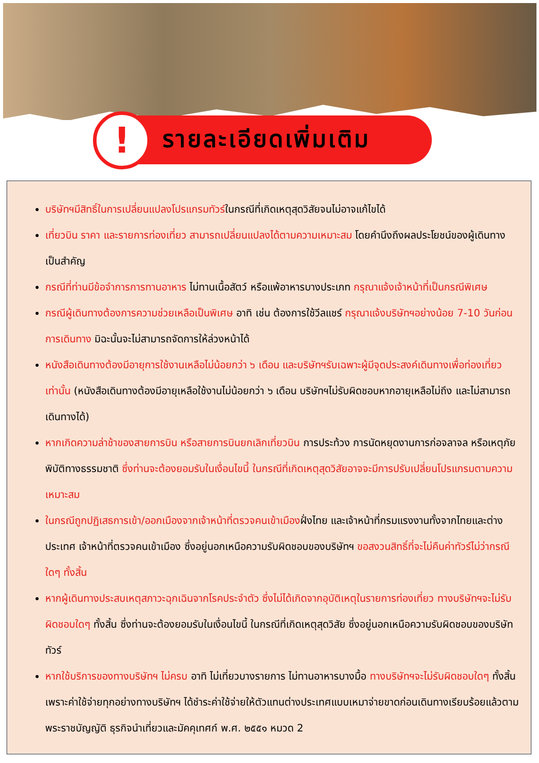! รายละเอียดเพิ่มเติม
บริษัทฯมีสิทธิ์ในการเปลี่ยนแปลงโปรแกรมทัวร์ในกรณีที่เกิดเหตุสุดวิสัยจนไม่อาจแก้ไขได้
เที่ยวบิน ราคา และรายการท่องเที่ยว สามารถเปลี่ยนแปลงได้ตามความเหมาะสม โดยคำนึงถึงผลประโยชน์ของผู้เดินทางเป็นสำคัญ
กรณีที่ท่านมีข้อจำการการทานอาหาร ไม่ทานเนื้อสัตว์ หรือแพ้อาหารบางประเภท กรุณาแจ้งเจ้าหน้าที่เป็นกรณีพิเศษ
กรณีผู้เดินทางต้องการความช่วยเหลือเป็นพิเศษ อาทิ เช่น ต้องการใช้วีลแชร์ กรุณาแจ้งบริษัทฯอย่างน้อย 7-10 วันก่อนการเดินทาง มิฉะนั้นจะไม่สามารถจัดการให้ล่วงหน้าได้
หนังสือเดินทางต้องมีอายุการใช้งานเหลือไม่น้อยกว่า ๖ เดือน และบริษัทฯรับเฉพาะผู้มีจุดประสงค์เดินทางเพื่อท่องเที่ยวเท่านั้น (หนังสือเดินทางต้องมีอายุเหลือใช้งานไม่น้อยกว่า ๖ เดือน บริษัทฯไม่รับผิดชอบหากอายุเหลือไม่ถึง และไม่สามารถเดินทางได้)
หากเกิดความล่าช้าของสายการบิน หรือสายการบินยกเลิกเที่ยวบิน การประท้วง การนัดหยุดงานการก่อจลาจล หรือเหตุภัยพิบัติทางธรรมชาติ ซึ่งท่านจะต้องยอมรับในเงื่อนไขนี้ ในกรณีที่เกิดเหตุสุดวิสัยอาจจะมีการปรับเปลี่ยนโปรแกรมตามความเหมาะสม
ในกรณีถูกปฏิเสธการเข้า/ออกเมืองจากเจ้าหน้าที่ตรวจคนเข้าเมืองฝั่งไทย และเจ้าหน้าที่กรมแรงงานทั้งจากไทยและต่างประเทศ เจ้าหน้าที่ตรวจคนเข้าเมือง ซึ่งอยู่นอกเหนือความรับผิดชอบของบริษัทฯ ขอสงวนสิทธิ์ที่จะไม่คืนค่าทัวร์ไม่ว่ากรณีใดๆ ทั้งสิ้น
หากผู้เดินทางประสบเหตุสภาวะฉุกเฉินจากโรคประจำตัว ซึ่งไม่ได้เกิดจากอุบัติเหตุในรายการท่องเที่ยว ทางบริษัทฯจะไม่รับผิดชอบใดๆ ทั้งสิ้น ซึ่งท่านจะต้องยอมรับในเงื่อนไขนี้ ในกรณีที่เกิดเหตุสุดวิสัย ซึ่งอยู่นอกเหนือความรับผิดชอบของบริษัททัวร์
หากใช้บริการของทางบริษัทฯ ไม่ครบ อาทิ ไม่เที่ยวบางรายการ ไม่ทานอาหารบางมื้อ ทางบริษัทฯจะไม่รับผิดชอบใดๆ ทั้งสิ้น เพราะค่าใช้จ่ายทุกอย่างทางบริษัทฯ ได้ชำระค่าใช้จ่ายให้ตัวแทนต่างประเทศแบบเหมาจ่ายขาดก่อนเดินทางเรียบร้อยแล้วตาม พระราชบัญญัติ ธุรกิจนำเที่ยวและมัคคุเทศก์ พ.ศ. ๒๕๕๑ หมวด 2